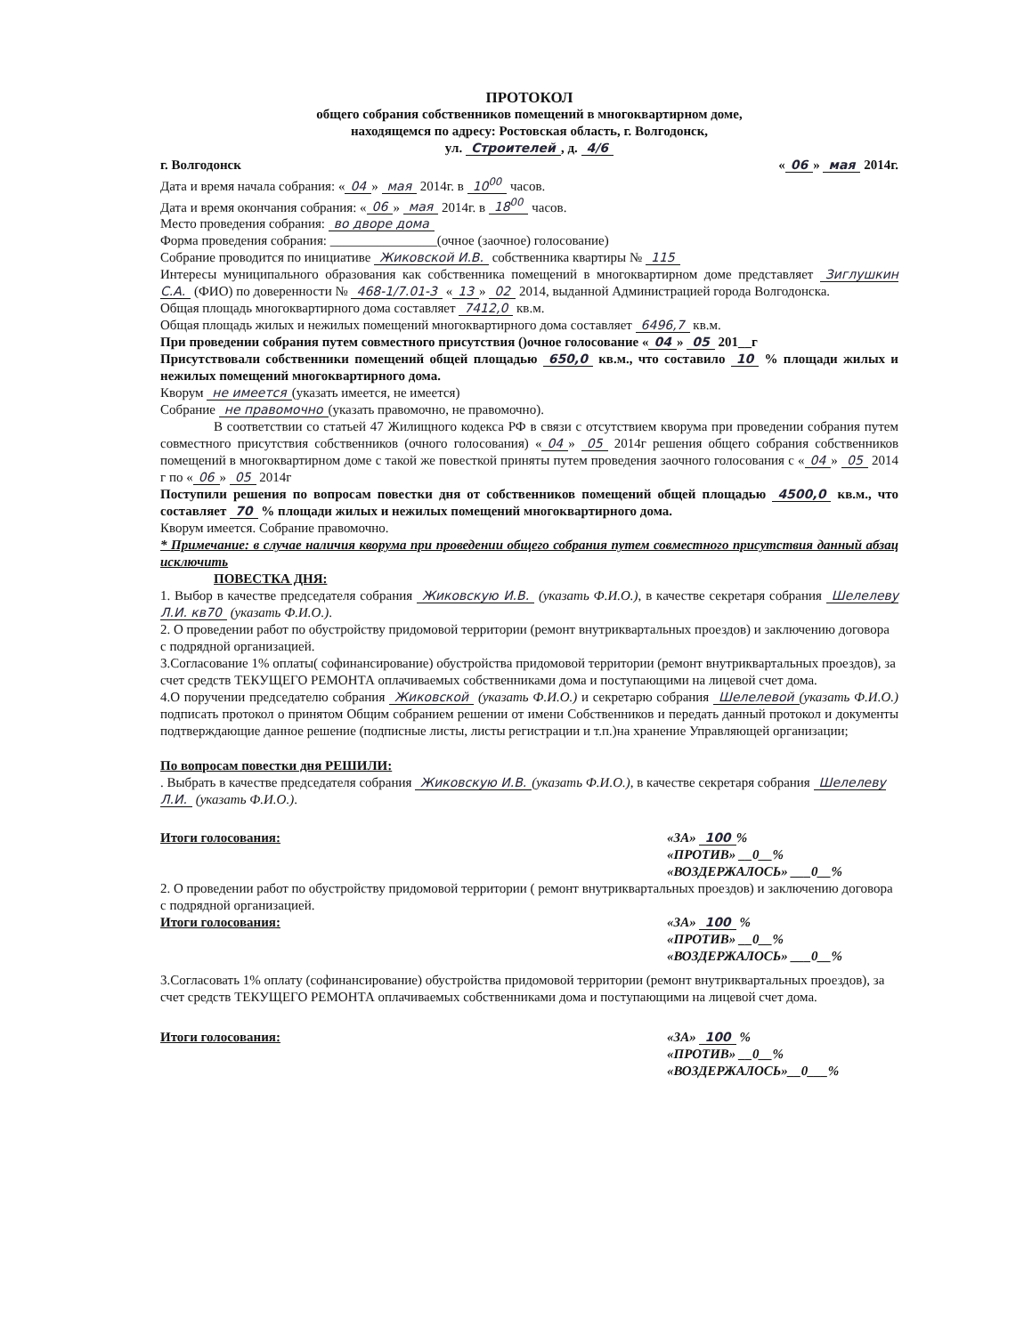ПРОТОКОЛ
общего собрания собственников помещений в многоквартирном доме,
находящемся по адресу: Ростовская область, г. Волгодонск,
ул. Строителей, д. 4/6
г. Волгодонск « 06 » мая 2014г.
Дата и время начала собрания: « 04 » мая 2014г. в 10<sup>00</sup> часов.
Дата и время окончания собрания: « 06 » мая 2014г. в 18<sup>00</sup> часов.
Место проведения собрания: во дворе дома
Форма проведения собрания: ________________(очное (заочное) голосование)
Собрание проводится по инициативе Жиковской И.В. собственника квартиры № 115
Интересы муниципального образования как собственника помещений в многоквартирном доме представляет Зиглушкин С.А. (ФИО) по доверенности № 468-1/7.01-3 « 13 » 02 2014, выданной Администрацией города Волгодонска.
Общая площадь многоквартирного дома составляет 7412,0 кв.м.
Общая площадь жилых и нежилых помещений многоквартирного дома составляет 6496,7 кв.м.
При проведении собрания путем совместного присутствия ()очное голосование « 04 » 05 201__г
Присутствовали собственники помещений общей площадью 650,0 кв.м., что составило 10 % площади жилых и нежилых помещений многоквартирного дома.
Кворум не имеется (указать имеется, не имеется)
Собрание не правомочно (указать правомочно, не правомочно).
В соответствии со статьей 47 Жилищного кодекса РФ в связи с отсутствием кворума при проведении собрания путем совместного присутствия собственников (очного голосования) « 04 » 05 2014г решения общего собрания собственников помещений в многоквартирном доме с такой же повесткой приняты путем проведения заочного голосования с « 04 » 05 2014 г по « 06 » 05 2014г
Поступили решения по вопросам повестки дня от собственников помещений общей площадью 4500,0 кв.м., что составляет 70 % площади жилых и нежилых помещений многоквартирного дома.
Кворум имеется. Собрание правомочно.
* Примечание: в случае наличия кворума при проведении общего собрания путем совместного присутствия данный абзац исключить
ПОВЕСТКА ДНЯ:
1. Выбор в качестве председателя собрания Жиковскую И.В. (указать Ф.И.О.), в качестве секретаря собрания Шелелеву Л.И. кв70 (указать Ф.И.О.).
2. О проведении работ по обустройству придомовой территории (ремонт внутриквартальных проездов) и заключению договора с подрядной организацией.
3.Согласование 1% оплаты( софинансирование) обустройства придомовой территории (ремонт внутриквартальных проездов), за счет средств ТЕКУЩЕГО РЕМОНТА оплачиваемых собственниками дома и поступающими на лицевой счет дома.
4.О поручении председателю собрания Жиковской (указать Ф.И.О.) и секретарю собрания Шелелевой (указать Ф.И.О.) подписать протокол о принятом Общим собранием решении от имени Собственников и передать данный протокол и документы подтверждающие данное решение (подписные листы, листы регистрации и т.п.)на хранение Управляющей организации;
По вопросам повестки дня РЕШИЛИ:
. Выбрать в качестве председателя собрания Жиковскую И.В. (указать Ф.И.О.), в качестве секретаря собрания Шелелеву Л.И. (указать Ф.И.О.).
Итоги голосования: «ЗА» 100%
«ПРОТИВ» __0__%
«ВОЗДЕРЖАЛОСЬ» ___0__%
2. О проведении работ по обустройству придомовой территории ( ремонт внутриквартальных проездов) и заключению договора с подрядной организацией.
Итоги голосования: «ЗА» 100 %
«ПРОТИВ» __0__%
«ВОЗДЕРЖАЛОСЬ» ___0__%
3.Согласовать 1% оплату (софинансирование) обустройства придомовой территории (ремонт внутриквартальных проездов), за счет средств ТЕКУЩЕГО РЕМОНТА оплачиваемых собственниками дома и поступающими на лицевой счет дома.
Итоги голосования: «ЗА» 100 %
«ПРОТИВ» __0__%
«ВОЗДЕРЖАЛОСЬ»__0___%